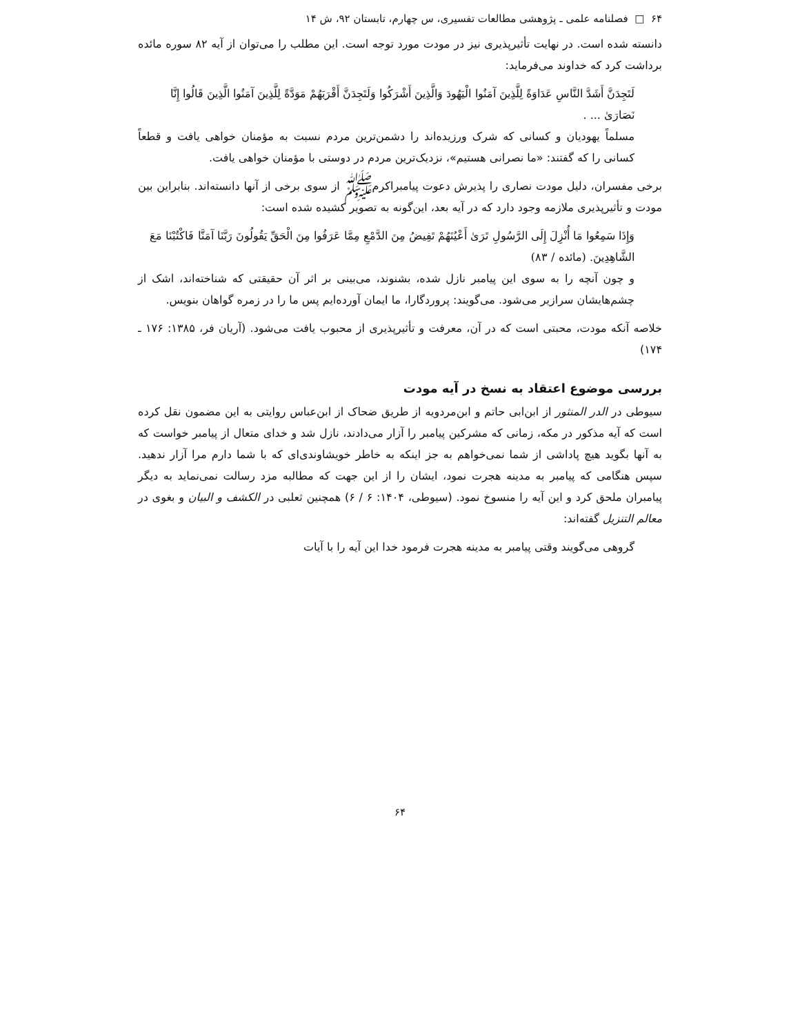۶۴ □ فصلنامه علمی ـ پژوهشی مطالعات تفسیری، س چهارم، تابستان ۹۲، ش ۱۴
دانسته شده است. در نهایت تأثیرپذیری نیز در مودت مورد توجه است. این مطلب را می‌توان از آیه ۸۲ سوره مائده برداشت کرد که خداوند می‌فرماید:
لَتَجِدَنَّ أَشَدَّ النَّاسِ عَدَاوَةً لِلَّذِينَ آمَنُوا الْيَهُودَ وَالَّذِينَ أَشْرَكُوا وَلَتَجِدَنَّ أَقْرَبَهُمْ مَوَدَّةً لِلَّذِينَ آمَنُوا الَّذِينَ قَالُوا إِنَّا نَصَارَىٰ ... .
مسلماً یهودیان و کسانی که شرک ورزیده‌اند را دشمن‌ترین مردم نسبت به مؤمنان خواهی یافت و قطعاً کسانی را که گفتند: «ما نصرانی هستیم»، نزدیک‌ترین مردم در دوستی با مؤمنان خواهی یافت.
برخی مفسران، دلیل مودت نصاری را پذیرش دعوت پیامبراکرم‌ﷺ از سوی برخی از آنها دانسته‌اند. بنابراین بین مودت و تأثیرپذیری ملازمه وجود دارد که در آیه بعد، این‌گونه به تصویر کشیده شده است:
وَإِذَا سَمِعُوا مَا أُنْزِلَ إِلَى الرَّسُولِ تَرَىٰ أَعْيُنَهُمْ تَفِيضُ مِنَ الدَّمْعِ مِمَّا عَرَفُوا مِنَ الْحَقِّ يَقُولُونَ رَبَّنَا آمَنَّا فَاكْتُبْنَا مَعَ الشَّاهِدِينَ. (مائده / ۸۳)
و چون آنچه را به سوی این پیامبر نازل شده، بشنوند، می‌بینی بر اثر آن حقیقتی که شناخته‌اند، اشک از چشم‌هایشان سرازیر می‌شود. می‌گویند: پروردگارا، ما ایمان آورده‌ایم پس ما را در زمره گواهان بنویس.
خلاصه آنکه مودت، محبتی است که در آن، معرفت و تأثیرپذیری از محبوب یافت می‌شود. (آریان فر، ۱۳۸۵: ۱۷۶ ـ ۱۷۴)
بررسی موضوع اعتقاد به نسخ در آیه مودت
سیوطی در الدر المنثور از ابن‌ابی حاتم و ابن‌مردویه از طریق ضحاک از ابن‌عباس روایتی به این مضمون نقل کرده است که آیه مذکور در مکه، زمانی که مشرکین پیامبر را آزار می‌دادند، نازل شد و خدای متعال از پیامبر خواست که به آنها بگوید هیچ پاداشی از شما نمی‌خواهم به جز اینکه به خاطر خویشاوندی‌ای که با شما دارم مرا آزار ندهید. سپس هنگامی که پیامبر به مدینه هجرت نمود، ایشان را از این جهت که مطالبه مزد رسالت نمی‌نماید به دیگر پیامبران ملحق کرد و این آیه را منسوخ نمود. (سیوطی، ۱۴۰۴: ۶ / ۶) همچنین ثعلبی در الکشف و البیان و بغوی در معالم التنزیل گفته‌اند:
گروهی می‌گویند وقتی پیامبر به مدینه هجرت فرمود خدا این آیه را با آیات
۶۴